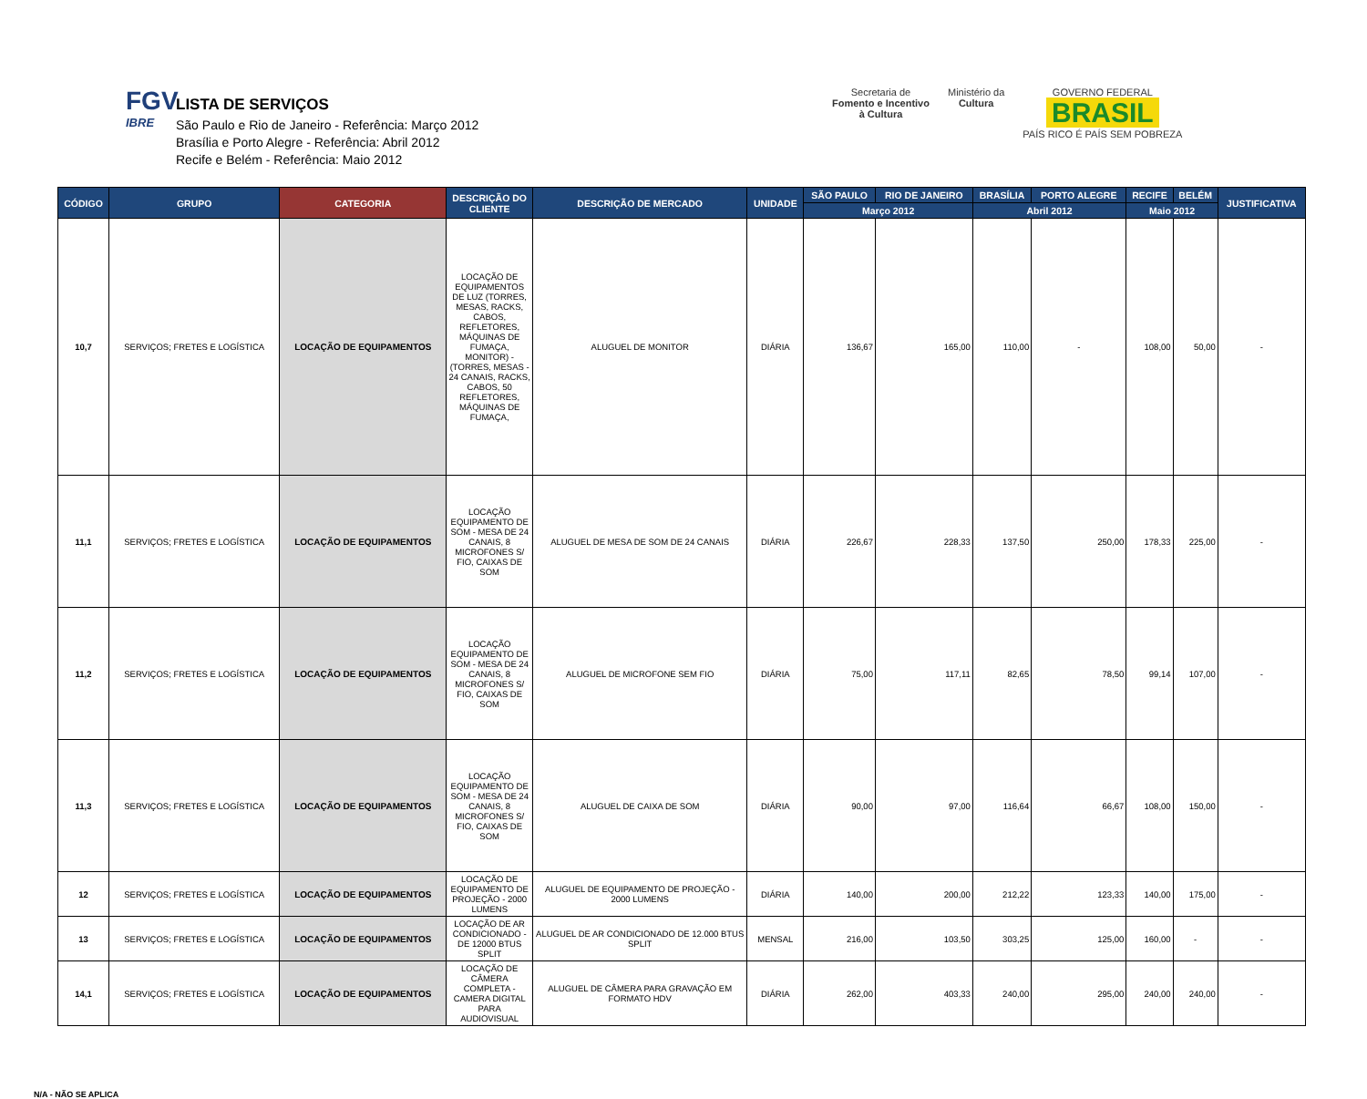FGV
IBRE
LISTA DE SERVIÇOS
São Paulo e Rio de Janeiro - Referência: Março 2012
Brasília e Porto Alegre - Referência: Abril 2012
Recife e Belém - Referência: Maio 2012
Secretaria de
Fomento e Incentivo
à Cultura
Ministério da
Cultura
GOVERNO FEDERAL
BRASIL
PAÍS RICO É PAÍS SEM POBREZA
| CÓDIGO | GRUPO | CATEGORIA | DESCRIÇÃO DO CLIENTE | DESCRIÇÃO DE MERCADO | UNIDADE | SÃO PAULO | RIO DE JANEIRO | BRASÍLIA | PORTO ALEGRE | RECIFE | BELÉM | JUSTIFICATIVA |
| --- | --- | --- | --- | --- | --- | --- | --- | --- | --- | --- | --- | --- |
| | | | | | | Março 2012 | | Abril 2012 | | Maio 2012 | | |
| 10,7 | SERVIÇOS; FRETES E LOGÍSTICA | LOCAÇÃO DE EQUIPAMENTOS | LOCAÇÃO DE EQUIPAMENTOS DE LUZ (TORRES, MESAS, RACKS, CABOS, REFLETORES, MÁQUINAS DE FUMAÇA, MONITOR) - (TORRES, MESAS - 24 CANAIS, RACKS, CABOS, 50 REFLETORES, MÁQUINAS DE FUMAÇA, | ALUGUEL DE MONITOR | DIÁRIA | 136,67 | 165,00 | 110,00 | - | 108,00 | 50,00 | - |
| 11,1 | SERVIÇOS; FRETES E LOGÍSTICA | LOCAÇÃO DE EQUIPAMENTOS | LOCAÇÃO EQUIPAMENTO DE SOM - MESA DE 24 CANAIS, 8 MICROFONES S/ FIO, CAIXAS DE SOM | ALUGUEL DE MESA DE SOM DE 24 CANAIS | DIÁRIA | 226,67 | 228,33 | 137,50 | 250,00 | 178,33 | 225,00 | - |
| 11,2 | SERVIÇOS; FRETES E LOGÍSTICA | LOCAÇÃO DE EQUIPAMENTOS | LOCAÇÃO EQUIPAMENTO DE SOM - MESA DE 24 CANAIS, 8 MICROFONES S/ FIO, CAIXAS DE SOM | ALUGUEL DE MICROFONE SEM FIO | DIÁRIA | 75,00 | 117,11 | 82,65 | 78,50 | 99,14 | 107,00 | - |
| 11,3 | SERVIÇOS; FRETES E LOGÍSTICA | LOCAÇÃO DE EQUIPAMENTOS | LOCAÇÃO EQUIPAMENTO DE SOM - MESA DE 24 CANAIS, 8 MICROFONES S/ FIO, CAIXAS DE SOM | ALUGUEL DE CAIXA DE SOM | DIÁRIA | 90,00 | 97,00 | 116,64 | 66,67 | 108,00 | 150,00 | - |
| 12 | SERVIÇOS; FRETES E LOGÍSTICA | LOCAÇÃO DE EQUIPAMENTOS | LOCAÇÃO DE EQUIPAMENTO DE PROJEÇÃO - 2000 LUMENS | ALUGUEL DE EQUIPAMENTO DE PROJEÇÃO - 2000 LUMENS | DIÁRIA | 140,00 | 200,00 | 212,22 | 123,33 | 140,00 | 175,00 | - |
| 13 | SERVIÇOS; FRETES E LOGÍSTICA | LOCAÇÃO DE EQUIPAMENTOS | LOCAÇÃO DE AR CONDICIONADO - DE 12000 BTUS SPLIT | ALUGUEL DE AR CONDICIONADO DE 12.000 BTUS SPLIT | MENSAL | 216,00 | 103,50 | 303,25 | 125,00 | 160,00 | - | - |
| 14,1 | SERVIÇOS; FRETES E LOGÍSTICA | LOCAÇÃO DE EQUIPAMENTOS | LOCAÇÃO DE CÂMERA COMPLETA - CAMERA DIGITAL PARA AUDIOVISUAL | ALUGUEL DE CÂMERA PARA GRAVAÇÃO EM FORMATO HDV | DIÁRIA | 262,00 | 403,33 | 240,00 | 295,00 | 240,00 | 240,00 | - |
N/A - NÃO SE APLICA